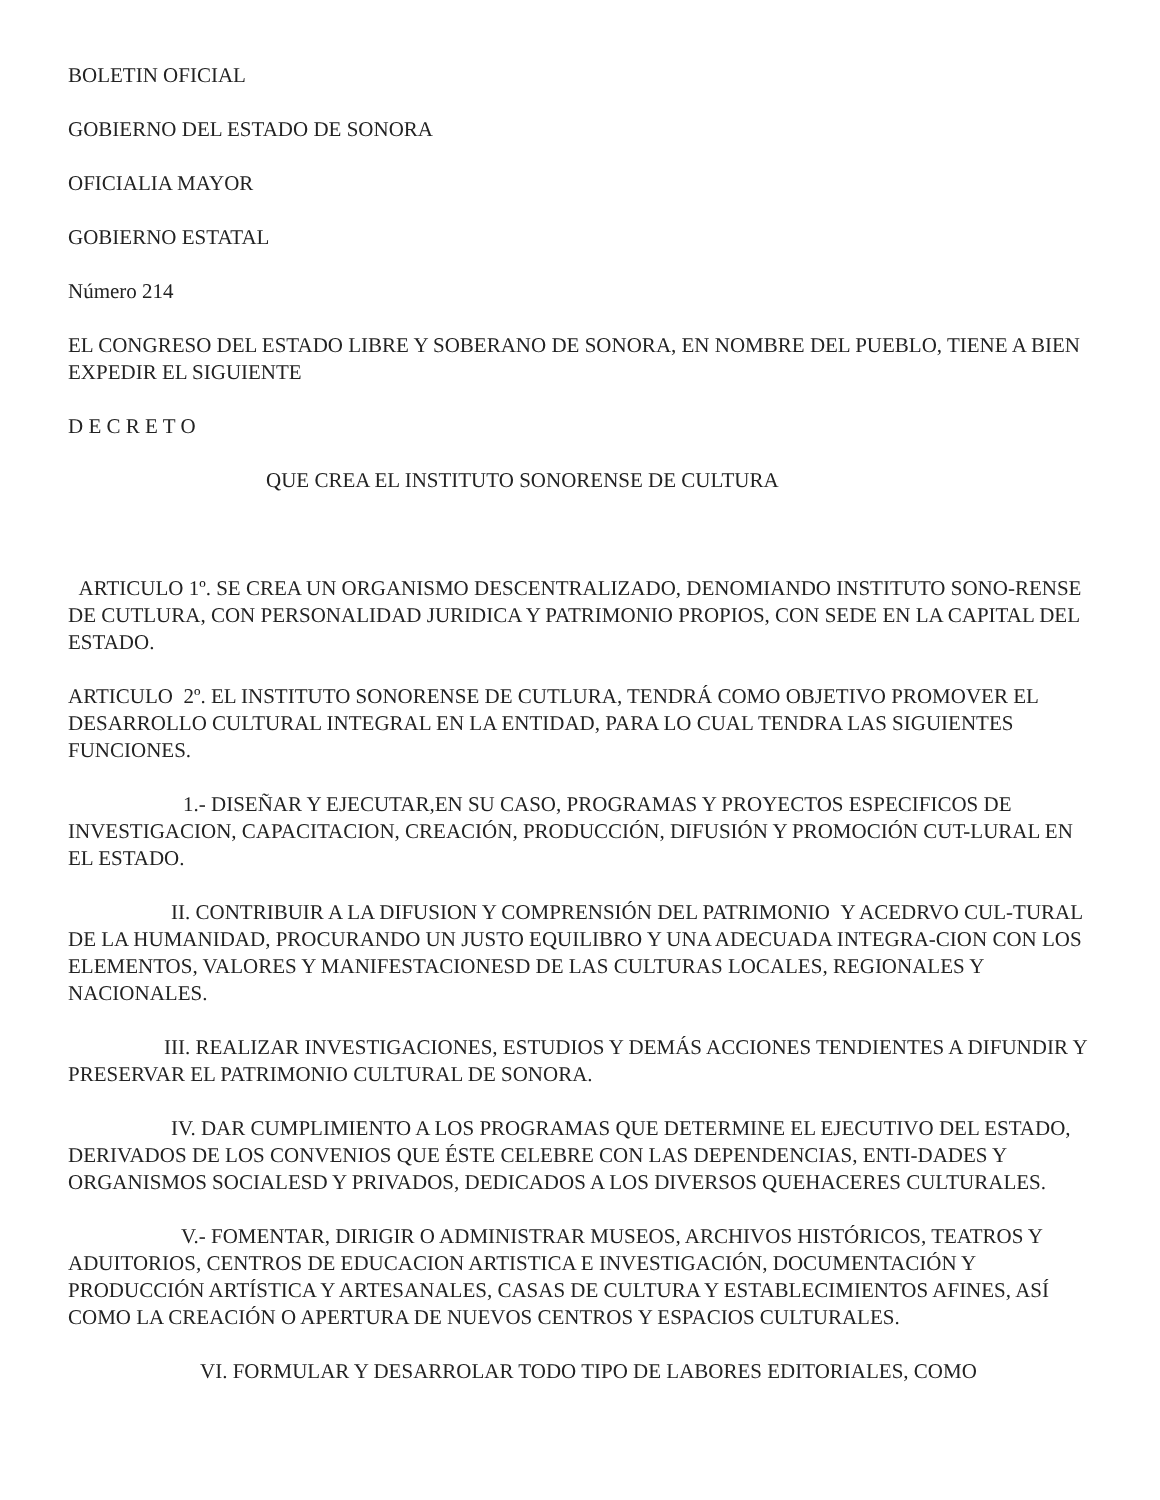BOLETIN OFICIAL
GOBIERNO DEL ESTADO DE SONORA
OFICIALIA MAYOR
GOBIERNO ESTATAL
Número 214
EL CONGRESO DEL ESTADO LIBRE Y SOBERANO DE SONORA, EN NOMBRE DEL PUEBLO, TIENE A BIEN EXPEDIR EL SIGUIENTE
D E C R E T O
QUE CREA EL INSTITUTO SONORENSE DE CULTURA
ARTICULO 1º. SE CREA UN ORGANISMO DESCENTRALIZADO, DENOMIANDO INSTITUTO SONO-RENSE DE CUTLURA, CON PERSONALIDAD JURIDICA Y PATRIMONIO PROPIOS, CON SEDE EN LA CAPITAL DEL ESTADO.
ARTICULO 2º. EL INSTITUTO SONORENSE DE CUTLURA, TENDRÁ COMO OBJETIVO PROMOVER EL DESARROLLO CULTURAL INTEGRAL EN LA ENTIDAD, PARA LO CUAL TENDRA LAS SIGUIENTES FUNCIONES.
1.- DISEÑAR Y EJECUTAR,EN SU CASO, PROGRAMAS Y PROYECTOS ESPECIFICOS DE INVESTIGACION, CAPACITACION, CREACIÓN, PRODUCCIÓN, DIFUSIÓN Y PROMOCIÓN CUT-LURAL EN EL ESTADO.
II. CONTRIBUIR A LA DIFUSION Y COMPRENSIÓN DEL PATRIMONIO Y ACEDRVO CUL-TURAL DE LA HUMANIDAD, PROCURANDO UN JUSTO EQUILIBRO Y UNA ADECUADA INTEGRA-CION CON LOS ELEMENTOS, VALORES Y MANIFESTACIONESD DE LAS CULTURAS LOCALES, REGIONALES Y NACIONALES.
III. REALIZAR INVESTIGACIONES, ESTUDIOS Y DEMÁS ACCIONES TENDIENTES A DIFUNDIR Y PRESERVAR EL PATRIMONIO CULTURAL DE SONORA.
IV. DAR CUMPLIMIENTO A LOS PROGRAMAS QUE DETERMINE EL EJECUTIVO DEL ESTADO, DERIVADOS DE LOS CONVENIOS QUE ÉSTE CELEBRE CON LAS DEPENDENCIAS, ENTI-DADES Y ORGANISMOS SOCIALESD Y PRIVADOS, DEDICADOS A LOS DIVERSOS QUEHACERES CULTURALES.
V.- FOMENTAR, DIRIGIR O ADMINISTRAR MUSEOS, ARCHIVOS HISTÓRICOS, TEATROS Y ADUITORIOS, CENTROS DE EDUCACION ARTISTICA E INVESTIGACIÓN, DOCUMENTACIÓN Y PRODUCCIÓN ARTÍSTICA Y ARTESANALES, CASAS DE CULTURA Y ESTABLECIMIENTOS AFINES, ASÍ COMO LA CREACIÓN O APERTURA DE NUEVOS CENTROS Y ESPACIOS CULTURALES.
VI. FORMULAR Y DESARROLAR TODO TIPO DE LABORES EDITORIALES, COMO